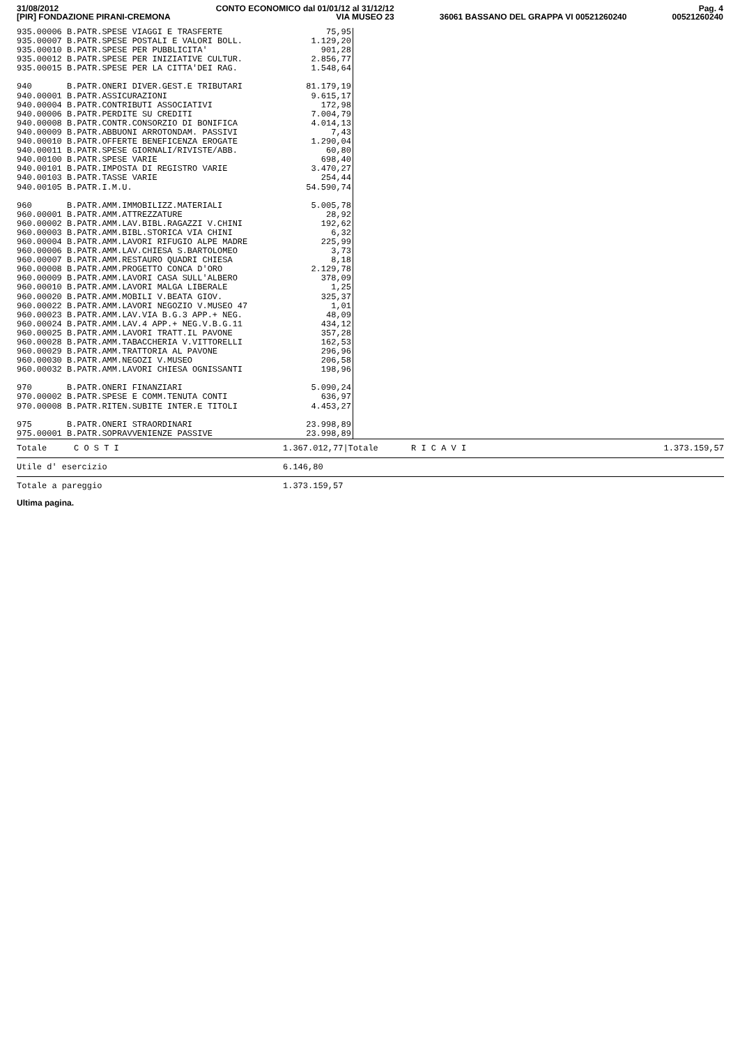31/08/2012
[PIR] FONDAZIONE PIRANI-CREMONA
CONTO ECONOMICO dal 01/01/12 al 31/12/12
VIA MUSEO 23
36061 BASSANO DEL GRAPPA VI 00521260240
Pag. 4
00521260240
| 935.00006 B.PATR.SPESE VIAGGI E TRASFERTE | 75,95 |
| 935.00007 B.PATR.SPESE POSTALI E VALORI BOLL. | 1.129,20 |
| 935.00010 B.PATR.SPESE PER PUBBLICITA' | 901,28 |
| 935.00012 B.PATR.SPESE PER INIZIATIVE CULTUR. | 2.856,77 |
| 935.00015 B.PATR.SPESE PER LA CITTA'DEI RAG. | 1.548,64 |
| 940 B.PATR.ONERI DIVER.GEST.E TRIBUTARI | 81.179,19 |
| 940.00001 B.PATR.ASSICURAZIONI | 9.615,17 |
| 940.00004 B.PATR.CONTRIBUTI ASSOCIATIVI | 172,98 |
| 940.00006 B.PATR.PERDITE SU CREDITI | 7.004,79 |
| 940.00008 B.PATR.CONTR.CONSORZIO DI BONIFICA | 4.014,13 |
| 940.00009 B.PATR.ABBUONI ARROTONDAM. PASSIVI | 7,43 |
| 940.00010 B.PATR.OFFERTE BENEFICENZA EROGATE | 1.290,04 |
| 940.00011 B.PATR.SPESE GIORNALI/RIVISTE/ABB. | 60,80 |
| 940.00100 B.PATR.SPESE VARIE | 698,40 |
| 940.00101 B.PATR.IMPOSTA DI REGISTRO VARIE | 3.470,27 |
| 940.00103 B.PATR.TASSE VARIE | 254,44 |
| 940.00105 B.PATR.I.M.U. | 54.590,74 |
| 960 B.PATR.AMM.IMMOBILIZZ.MATERIALI | 5.005,78 |
| 960.00001 B.PATR.AMM.ATTREZZATURE | 28,92 |
| 960.00002 B.PATR.AMM.LAV.BIBL.RAGAZZI V.CHINI | 192,62 |
| 960.00003 B.PATR.AMM.BIBL.STORICA VIA CHINI | 6,32 |
| 960.00004 B.PATR.AMM.LAVORI RIFUGIO ALPE MADRE | 225,99 |
| 960.00006 B.PATR.AMM.LAV.CHIESA S.BARTOLOMEO | 3,73 |
| 960.00007 B.PATR.AMM.RESTAURO QUADRI CHIESA | 8,18 |
| 960.00008 B.PATR.AMM.PROGETTO CONCA D'ORO | 2.129,78 |
| 960.00009 B.PATR.AMM.LAVORI CASA SULL'ALBERO | 378,09 |
| 960.00010 B.PATR.AMM.LAVORI MALGA LIBERALE | 1,25 |
| 960.00020 B.PATR.AMM.MOBILI V.BEATA GIOV. | 325,37 |
| 960.00022 B.PATR.AMM.LAVORI NEGOZIO V.MUSEO 47 | 1,01 |
| 960.00023 B.PATR.AMM.LAV.VIA B.G.3 APP.+ NEG. | 48,09 |
| 960.00024 B.PATR.AMM.LAV.4 APP.+ NEG.V.B.G.11 | 434,12 |
| 960.00025 B.PATR.AMM.LAVORI TRATT.IL PAVONE | 357,28 |
| 960.00028 B.PATR.AMM.TABACCHERIA V.VITTORELLI | 162,53 |
| 960.00029 B.PATR.AMM.TRATTORIA AL PAVONE | 296,96 |
| 960.00030 B.PATR.AMM.NEGOZI V.MUSEO | 206,58 |
| 960.00032 B.PATR.AMM.LAVORI CHIESA OGNISSANTI | 198,96 |
| 970 B.PATR.ONERI FINANZIARI | 5.090,24 |
| 970.00002 B.PATR.SPESE E COMM.TENUTA CONTI | 636,97 |
| 970.00008 B.PATR.RITEN.SUBITE INTER.E TITOLI | 4.453,27 |
| 975 B.PATR.ONERI STRAORDINARI | 23.998,89 |
| 975.00001 B.PATR.SOPRAVVENIENZE PASSIVE | 23.998,89 |
Totale C O S T I 1.367.012,77|Totale R I C A V I 1.373.159,57
Utile d' esercizio 6.146,80
Totale a pareggio 1.373.159,57
Ultima pagina.